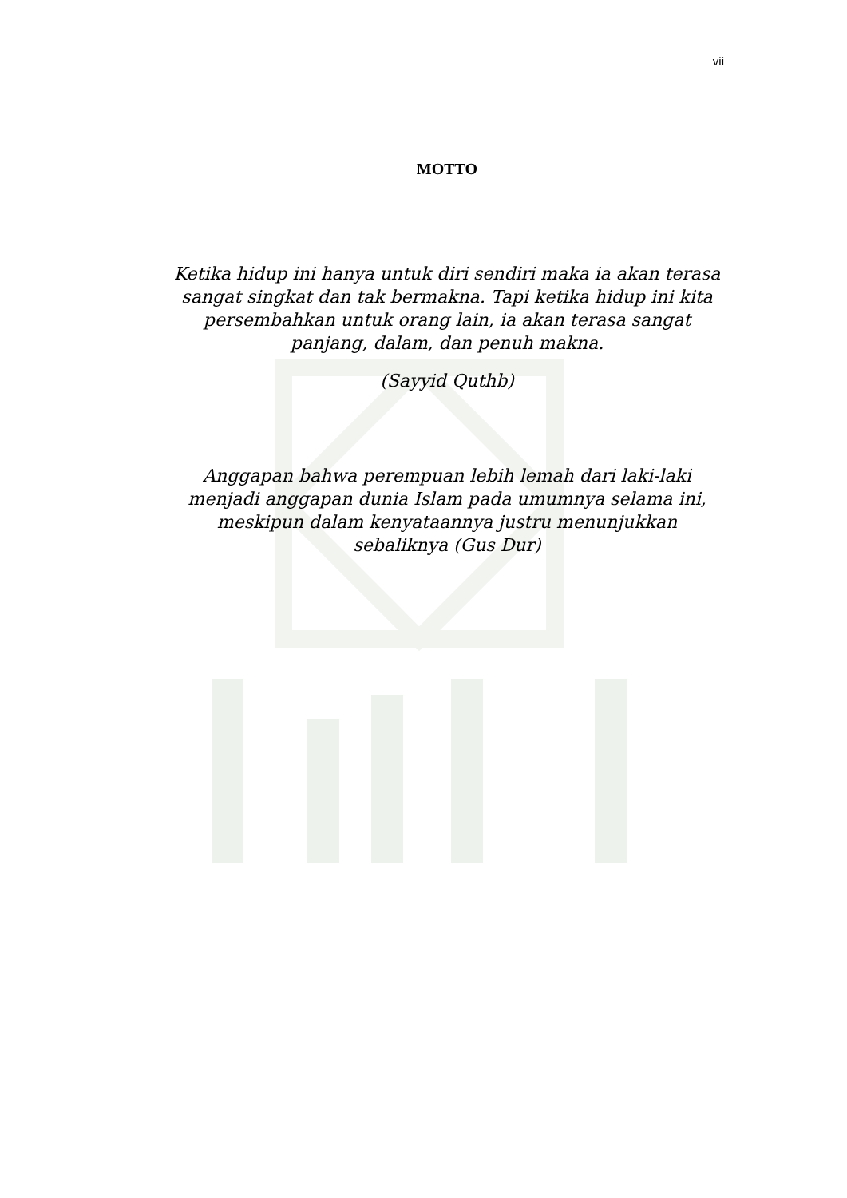vii
MOTTO
Ketika hidup ini hanya untuk diri sendiri maka ia akan terasa sangat singkat dan tak bermakna. Tapi ketika hidup ini kita persembahkan untuk orang lain, ia akan terasa sangat panjang, dalam, dan penuh makna.
(Sayyid Quthb)
Anggapan bahwa perempuan lebih lemah dari laki-laki menjadi anggapan dunia Islam pada umumnya selama ini, meskipun dalam kenyataannya justru menunjukkan sebaliknya (Gus Dur)